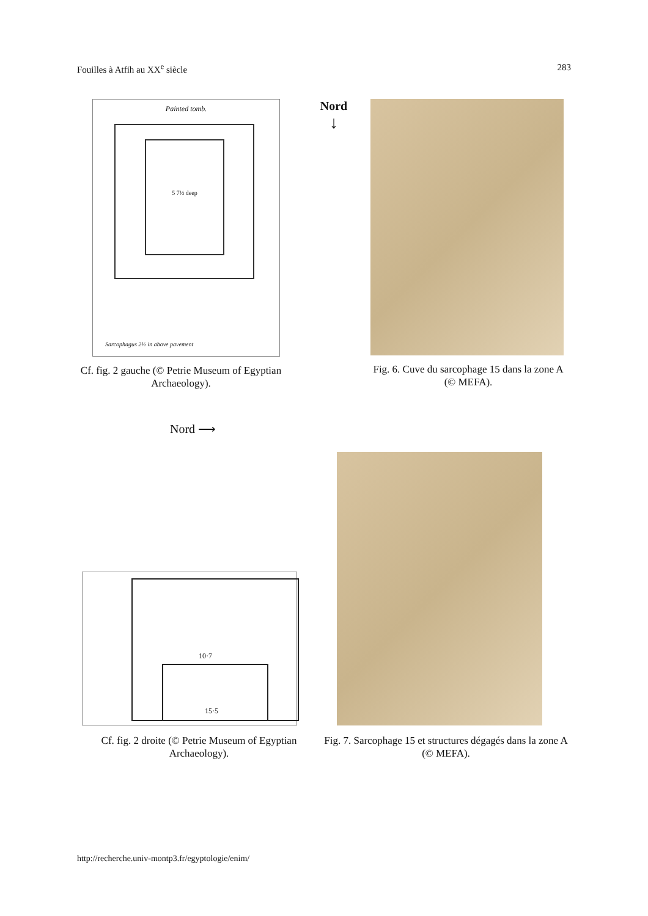Fouilles à Atfih au XX<sup>e</sup> siècle 283
5 7½ deep
Painted tomb.
Sarcophagus 2½ in above pavement
Cf. fig. 2 gauche (© Petrie Museum of Egyptian Archaeology).
Nord
↓
Fig. 6. Cuve du sarcophage 15 dans la zone A (© MEFA).
Nord ⟶
10·7
15·5
Cf. fig. 2 droite (© Petrie Museum of Egyptian Archaeology).
Fig. 7. Sarcophage 15 et structures dégagés dans la zone A (© MEFA).
http://recherche.univ-montp3.fr/egyptologie/enim/